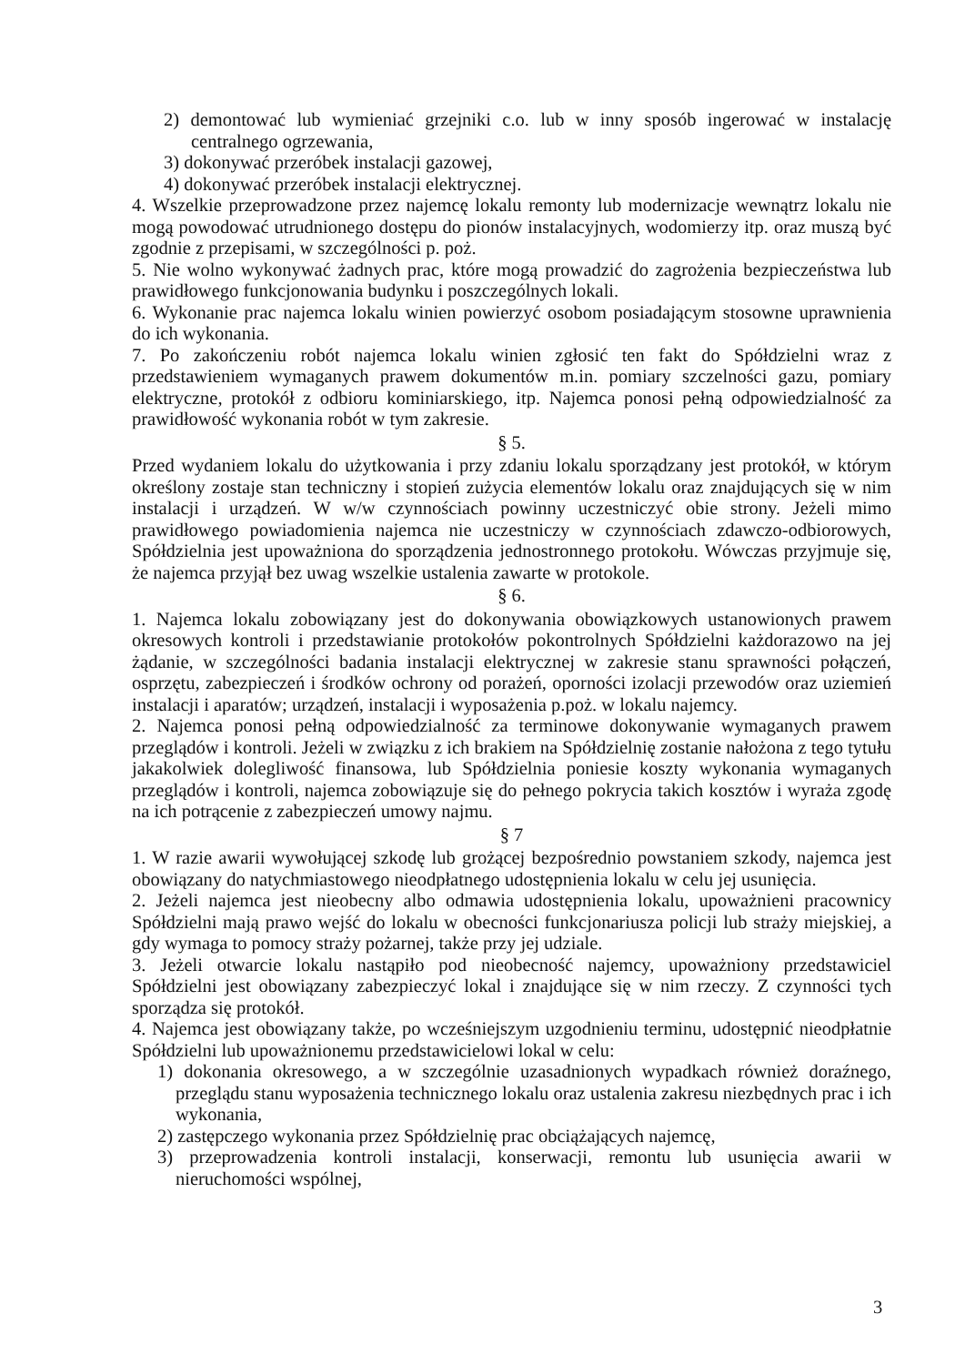2) demontować lub wymieniać grzejniki c.o. lub w inny sposób ingerować w instalację centralnego ogrzewania,
3) dokonywać przeróbek instalacji gazowej,
4) dokonywać przeróbek instalacji elektrycznej.
4. Wszelkie przeprowadzone przez najemcę lokalu remonty lub modernizacje wewnątrz lokalu nie mogą powodować utrudnionego dostępu do pionów instalacyjnych, wodomierzy itp. oraz muszą być zgodnie z przepisami, w szczególności p. poż.
5. Nie wolno wykonywać żadnych prac, które mogą prowadzić do zagrożenia bezpieczeństwa lub prawidłowego funkcjonowania budynku i poszczególnych lokali.
6. Wykonanie prac najemca lokalu winien powierzyć osobom posiadającym stosowne uprawnienia do ich wykonania.
7. Po zakończeniu robót najemca lokalu winien zgłosić ten fakt do Spółdzielni wraz z przedstawieniem wymaganych prawem dokumentów m.in. pomiary szczelności gazu, pomiary elektryczne, protokół z odbioru kominiarskiego, itp. Najemca ponosi pełną odpowiedzialność za prawidłowość wykonania robót w tym zakresie.
§ 5.
Przed wydaniem lokalu do użytkowania i przy zdaniu lokalu sporządzany jest protokół, w którym określony zostaje stan techniczny i stopień zużycia elementów lokalu oraz znajdujących się w nim instalacji i urządzeń. W w/w czynnościach powinny uczestniczyć obie strony. Jeżeli mimo prawidłowego powiadomienia najemca nie uczestniczy w czynnościach zdawczo-odbiorowych, Spółdzielnia jest upoważniona do sporządzenia jednostronnego protokołu. Wówczas przyjmuje się, że najemca przyjął bez uwag wszelkie ustalenia zawarte w protokole.
§ 6.
1. Najemca lokalu zobowiązany jest do dokonywania obowiązkowych ustanowionych prawem okresowych kontroli i przedstawianie protokołów pokontrolnych Spółdzielni każdorazowo na jej żądanie, w szczególności badania instalacji elektrycznej w zakresie stanu sprawności połączeń, osprzętu, zabezpieczeń i środków ochrony od porażeń, oporności izolacji przewodów oraz uziemień instalacji i aparatów; urządzeń, instalacji i wyposażenia p.poż. w lokalu najemcy.
2. Najemca ponosi pełną odpowiedzialność za terminowe dokonywanie wymaganych prawem przeglądów i kontroli. Jeżeli w związku z ich brakiem na Spółdzielnię zostanie nałożona z tego tytułu jakakolwiek dolegliwość finansowa, lub Spółdzielnia poniesie koszty wykonania wymaganych przeglądów i kontroli, najemca zobowiązuje się do pełnego pokrycia takich kosztów i wyraża zgodę na ich potrącenie z zabezpieczeń umowy najmu.
§ 7
1. W razie awarii wywołującej szkodę lub grożącej bezpośrednio powstaniem szkody, najemca jest obowiązany do natychmiastowego nieodpłatnego udostępnienia lokalu w celu jej usunięcia.
2. Jeżeli najemca jest nieobecny albo odmawia udostępnienia lokalu, upoważnieni pracownicy Spółdzielni mają prawo wejść do lokalu w obecności funkcjonariusza policji lub straży miejskiej, a gdy wymaga to pomocy straży pożarnej, także przy jej udziale.
3. Jeżeli otwarcie lokalu nastąpiło pod nieobecność najemcy, upoważniony przedstawiciel Spółdzielni jest obowiązany zabezpieczyć lokal i znajdujące się w nim rzeczy. Z czynności tych sporządza się protokół.
4. Najemca jest obowiązany także, po wcześniejszym uzgodnieniu terminu, udostępnić nieodpłatnie Spółdzielni lub upoważnionemu przedstawicielowi lokal w celu:
1) dokonania okresowego, a w szczególnie uzasadnionych wypadkach również doraźnego, przeglądu stanu wyposażenia technicznego lokalu oraz ustalenia zakresu niezbędnych prac i ich wykonania,
2) zastępczego wykonania przez Spółdzielnię prac obciążających najemcę,
3) przeprowadzenia kontroli instalacji, konserwacji, remontu lub usunięcia awarii w nieruchomości wspólnej,
3